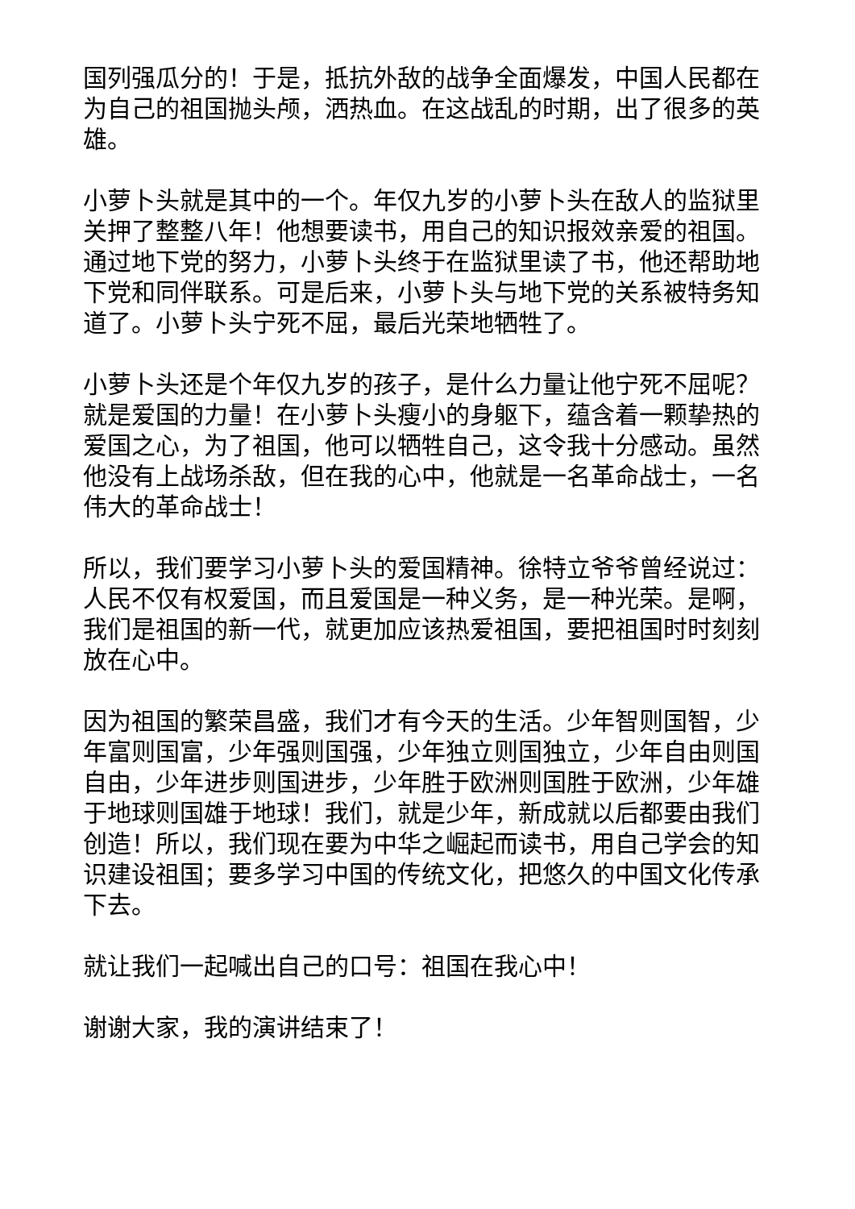国列强瓜分的！于是，抵抗外敌的战争全面爆发，中国人民都在为自己的祖国抛头颅，洒热血。在这战乱的时期，出了很多的英雄。
小萝卜头就是其中的一个。年仅九岁的小萝卜头在敌人的监狱里关押了整整八年！他想要读书，用自己的知识报效亲爱的祖国。通过地下党的努力，小萝卜头终于在监狱里读了书，他还帮助地下党和同伴联系。可是后来，小萝卜头与地下党的关系被特务知道了。小萝卜头宁死不屈，最后光荣地牺牲了。
小萝卜头还是个年仅九岁的孩子，是什么力量让他宁死不屈呢？就是爱国的力量！在小萝卜头瘦小的身躯下，蕴含着一颗挚热的爱国之心，为了祖国，他可以牺牲自己，这令我十分感动。虽然他没有上战场杀敌，但在我的心中，他就是一名革命战士，一名伟大的革命战士！
所以，我们要学习小萝卜头的爱国精神。徐特立爷爷曾经说过：人民不仅有权爱国，而且爱国是一种义务，是一种光荣。是啊，我们是祖国的新一代，就更加应该热爱祖国，要把祖国时时刻刻放在心中。
因为祖国的繁荣昌盛，我们才有今天的生活。少年智则国智，少年富则国富，少年强则国强，少年独立则国独立，少年自由则国自由，少年进步则国进步，少年胜于欧洲则国胜于欧洲，少年雄于地球则国雄于地球！我们，就是少年，新成就以后都要由我们创造！所以，我们现在要为中华之崛起而读书，用自己学会的知识建设祖国；要多学习中国的传统文化，把悠久的中国文化传承下去。
就让我们一起喊出自己的口号：祖国在我心中！
谢谢大家，我的演讲结束了！